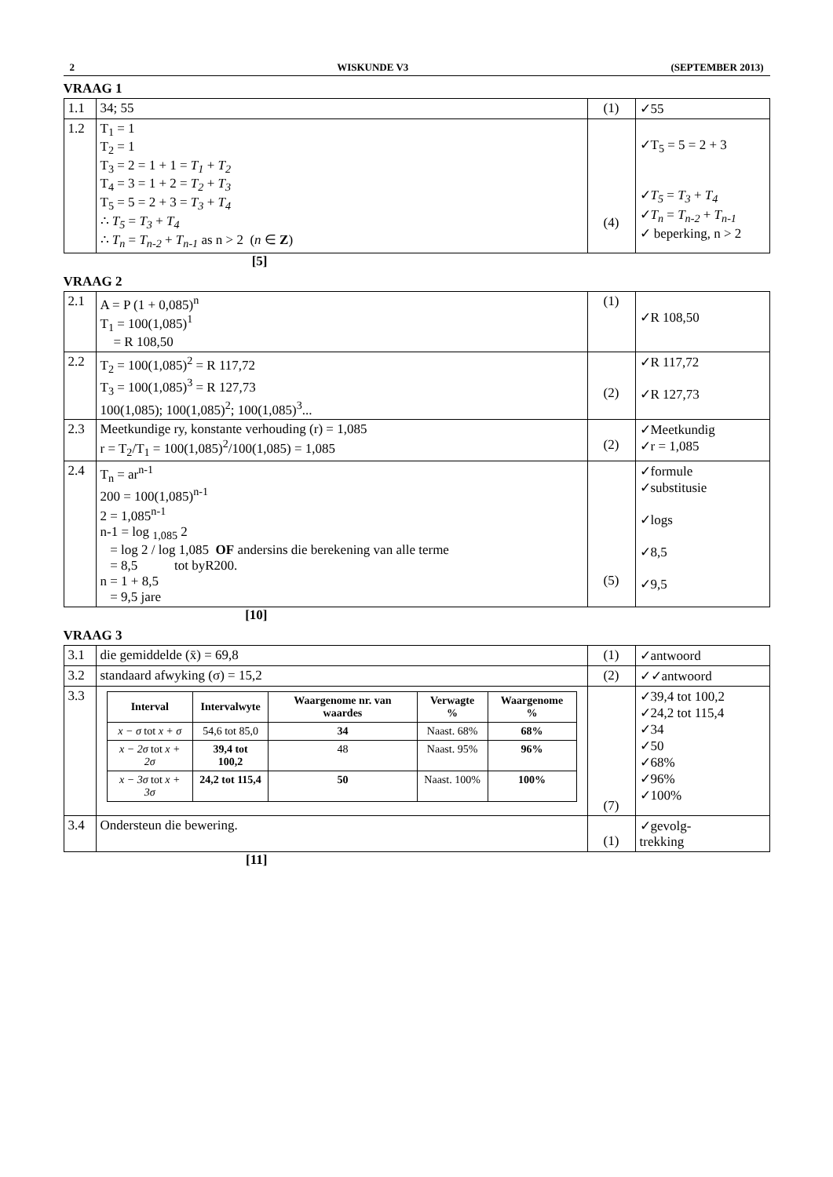2 WISKUNDE V3 (SEPTEMBER 2013)
VRAAG 1
| 1.1 | 34; 55 | (1) | ✓55 |
| 1.2 | T<sub>1</sub> = 1 T<sub>2</sub> = 1 T<sub>3</sub> = 2 = 1 + 1 = T<sub>1</sub> + T<sub>2</sub> T<sub>4</sub> = 3 = 1 + 2 = T<sub>2</sub> + T<sub>3</sub> T<sub>5</sub> = 5 = 2 + 3 = T<sub>3</sub> + T<sub>4</sub> ∴ T<sub>5</sub> = T<sub>3</sub> + T<sub>4</sub> ∴ T<sub>n</sub> = T<sub>n-2</sub> + T<sub>n-1</sub> as n > 2 ( n ∈ Z ) | (4) | ✓T<sub>5</sub> = 5 = 2 + 3 ✓ T<sub>5</sub> = T<sub>3</sub> + T<sub>4</sub> ✓ T<sub>n</sub> = T<sub>n-2</sub> + T<sub>n-1</sub> ✓ beperking, n > 2 |
[5]
VRAAG 2
| 2.1 | A = P (1 + 0,085)<sup>n</sup> T<sub>1</sub> = 100(1,085)<sup>1</sup> = R 108,50 | (1) | ✓R 108,50 |
| 2.2 | T<sub>2</sub> = 100(1,085)<sup>2</sup> = R 117,72 T<sub>3</sub> = 100(1,085)<sup>3</sup> = R 127,73 100(1,085); 100(1,085)<sup>2</sup>; 100(1,085)<sup>3</sup>... | (2) | ✓R 117,72 ✓R 127,73 |
| 2.3 | Meetkundige ry, konstante verhouding (r) = 1,085 r = T<sub>2</sub>/T<sub>1</sub> = 100(1,085)<sup>2</sup>/100(1,085) = 1,085 | (2) | ✓Meetkundig ✓r = 1,085 |
| 2.4 | T<sub>n</sub> = ar<sup>n-1</sup> 200 = 100(1,085)<sup>n-1</sup> 2 = 1,085<sup>n-1</sup> n-1 = log <sub>1,085</sub> 2 = log 2 / log 1,085 OF andersins die berekening van alle terme = 8,5 tot byR200. n = 1 + 8,5 = 9,5 jare | (5) | ✓formule ✓substitusie ✓logs ✓8,5 ✓9,5 |
[10]
VRAAG 3
| 3.1 | die gemiddelde (x̄) = 69,8 | (1) | ✓antwoord |
| 3.2 | standaard afwyking (σ) = 15,2 | (2) | ✓✓antwoord |
| 3.3 | / Interval / Intervalwyte / Waargenome nr. van waardes / Verwagte % / Waargenome % / / --- / --- / --- / --- / --- / / x − σ tot x + σ / 54,6 tot 85,0 / 34 / Naast. 68% / 68% / / x − 2σ tot x + 2σ / 39,4 tot 100,2 / 48 / Naast. 95% / 96% / / x − 3σ tot x + 3σ / 24,2 tot 115,4 / 50 / Naast. 100% / 100% / | (7) | ✓39,4 tot 100,2 ✓24,2 tot 115,4 ✓34 ✓50 ✓68% ✓96% ✓100% |
| 3.4 | Ondersteun die bewering. | (1) | ✓gevolg- trekking |
[11]